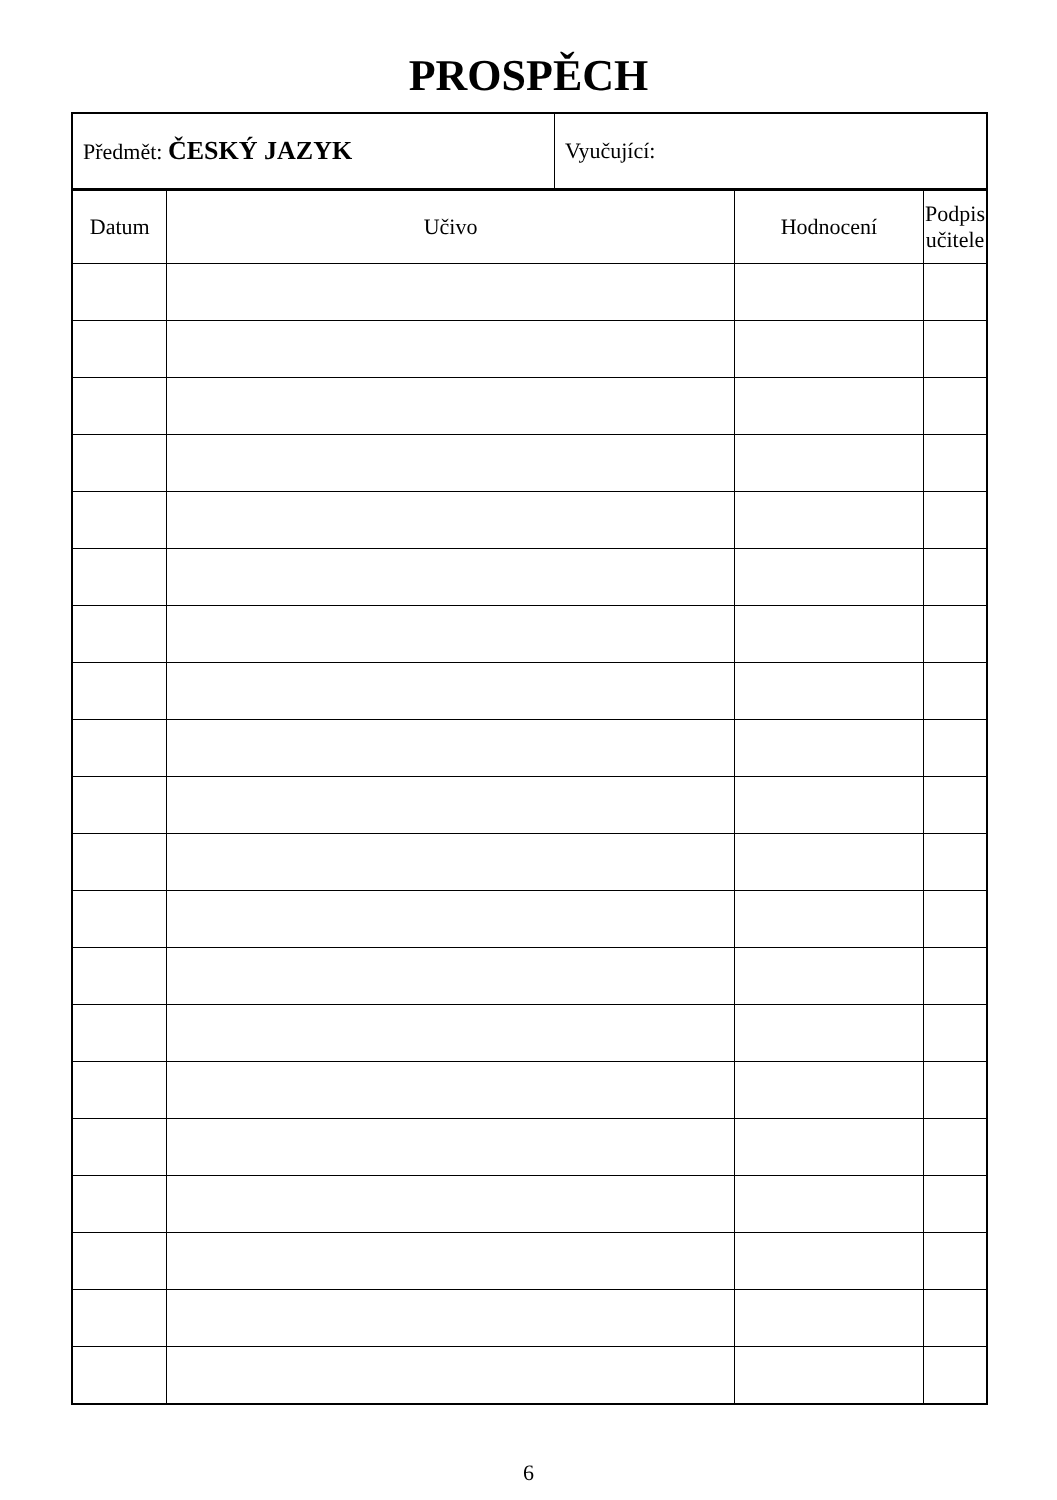PROSPĚCH
| Předmět: ČESKÝ JAZYK | Vyučující: |
| Datum | Učivo | Hodnocení | Podpis učitele |
| --- | --- | --- | --- |
6